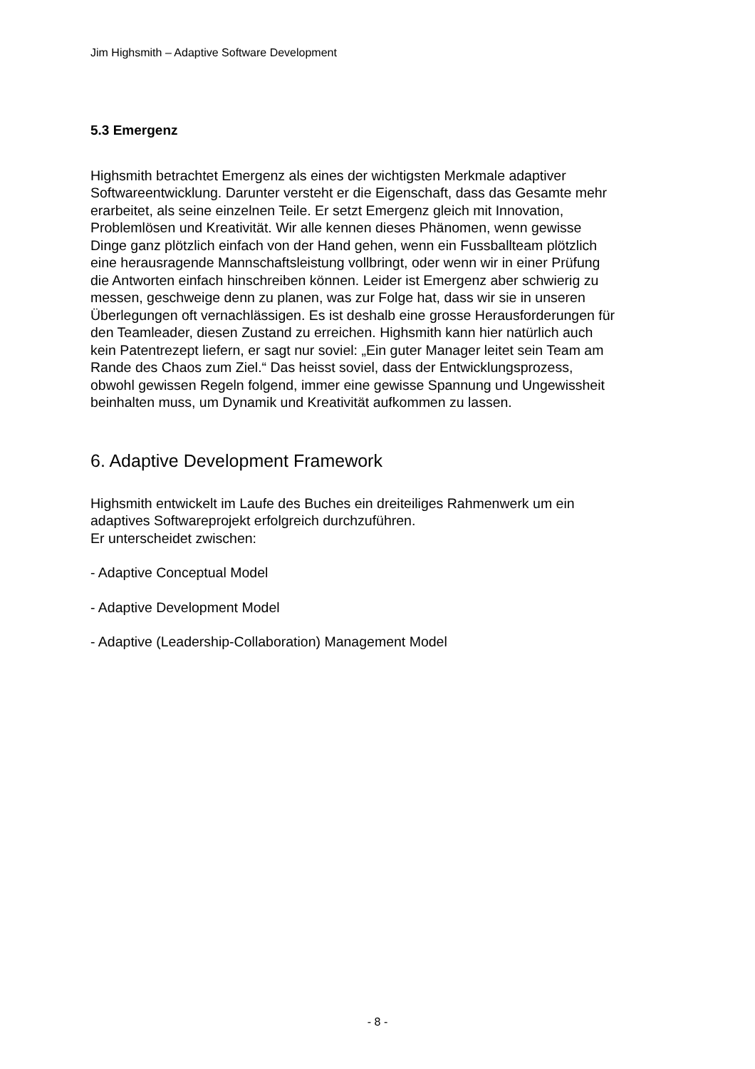Jim Highsmith – Adaptive Software Development
5.3 Emergenz
Highsmith betrachtet Emergenz als eines der wichtigsten Merkmale adaptiver
Softwareentwicklung. Darunter versteht er die Eigenschaft, dass das Gesamte mehr
erarbeitet, als seine einzelnen Teile. Er setzt Emergenz gleich mit Innovation,
Problemlösen und Kreativität. Wir alle kennen dieses Phänomen, wenn gewisse
Dinge ganz plötzlich einfach von der Hand gehen, wenn ein Fussballteam plötzlich
eine herausragende Mannschaftsleistung vollbringt, oder wenn wir in einer Prüfung
die Antworten einfach hinschreiben können. Leider ist Emergenz aber schwierig zu
messen, geschweige denn zu planen, was zur Folge hat, dass wir sie in unseren
Überlegungen oft vernachlässigen. Es ist deshalb eine grosse Herausforderungen für
den Teamleader, diesen Zustand zu erreichen. Highsmith kann hier natürlich auch
kein Patentrezept liefern, er sagt nur soviel: „Ein guter Manager leitet sein Team am
Rande des Chaos zum Ziel.“ Das heisst soviel, dass der Entwicklungsprozess,
obwohl gewissen Regeln folgend, immer eine gewisse Spannung und Ungewissheit
beinhalten muss, um Dynamik und Kreativität aufkommen zu lassen.
6. Adaptive Development Framework
Highsmith entwickelt im Laufe des Buches ein dreiteiliges Rahmenwerk um ein
adaptives Softwareprojekt erfolgreich durchzuführen.
Er unterscheidet zwischen:
- Adaptive Conceptual Model
- Adaptive Development Model
- Adaptive (Leadership-Collaboration) Management Model
- 8 -